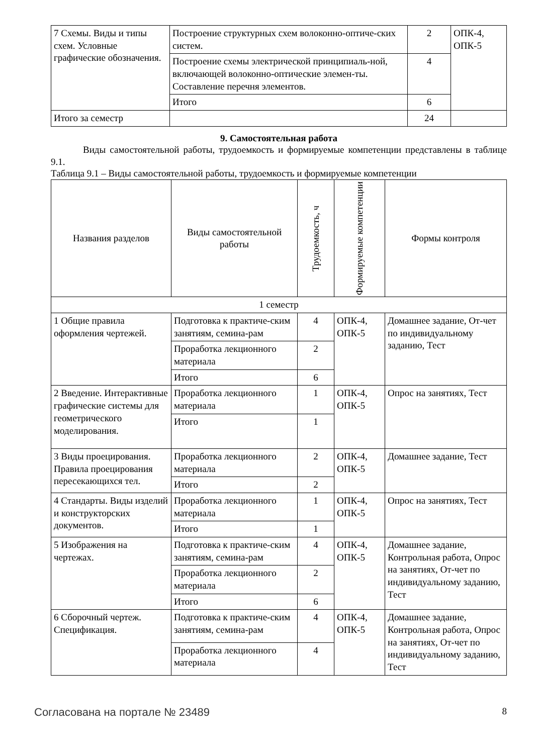| 7 Схемы. Виды и типы схем. Условные графические обозначения. | Построение структурных схем волоконно-оптиче-ских систем. | 2 | ОПК-4, ОПК-5 |
| | Построение схемы электрической принципиаль-ной, включающей волоконно-оптические элемен-ты. Составление перечня элементов. | 4 | |
| | Итого | 6 | |
| Итого за семестр | | 24 | |
9. Самостоятельная работа
Виды самостоятельной работы, трудоемкость и формируемые компетенции представлены в таблице 9.1.
Таблица 9.1 – Виды самостоятельной работы, трудоемкость и формируемые компетенции
| Названия разделов | Виды самостоятельной работы | Трудоемкость, ч | Формируемые компетенции | Формы контроля |
| --- | --- | --- | --- | --- |
| 1 семестр | | | | |
| 1 Общие правила оформления чертежей. | Подготовка к практиче-ским занятиям, семина-рам | 4 | ОПК-4, ОПК-5 | Домашнее задание, От-чет по индивидуальному заданию, Тест |
| | Проработка лекционного материала | 2 | | |
| | Итого | 6 | | |
| 2 Введение. Интерактивные графические системы для геометрического моделирования. | Проработка лекционного материала | 1 | ОПК-4, ОПК-5 | Опрос на занятиях, Тест |
| | Итого | 1 | | |
| 3 Виды проецирования. Правила проецирования пересекающихся тел. | Проработка лекционного материала | 2 | ОПК-4, ОПК-5 | Домашнее задание, Тест |
| | Итого | 2 | | |
| 4 Стандарты. Виды изделий и конструкторских документов. | Проработка лекционного материала | 1 | ОПК-4, ОПК-5 | Опрос на занятиях, Тест |
| | Итого | 1 | | |
| 5 Изображения на чертежах. | Подготовка к практиче-ским занятиям, семина-рам | 4 | ОПК-4, ОПК-5 | Домашнее задание, Контрольная работа, Опрос на занятиях, От-чет по индивидуальному заданию, Тест |
| | Проработка лекционного материала | 2 | | |
| | Итого | 6 | | |
| 6 Сборочный чертеж. Спецификация. | Подготовка к практиче-ским занятиям, семина-рам | 4 | ОПК-4, ОПК-5 | Домашнее задание, Контрольная работа, Опрос на занятиях, От-чет по индивидуальному заданию, Тест |
| | Проработка лекционного материала | 4 | | |
Согласована на портале № 23489 8